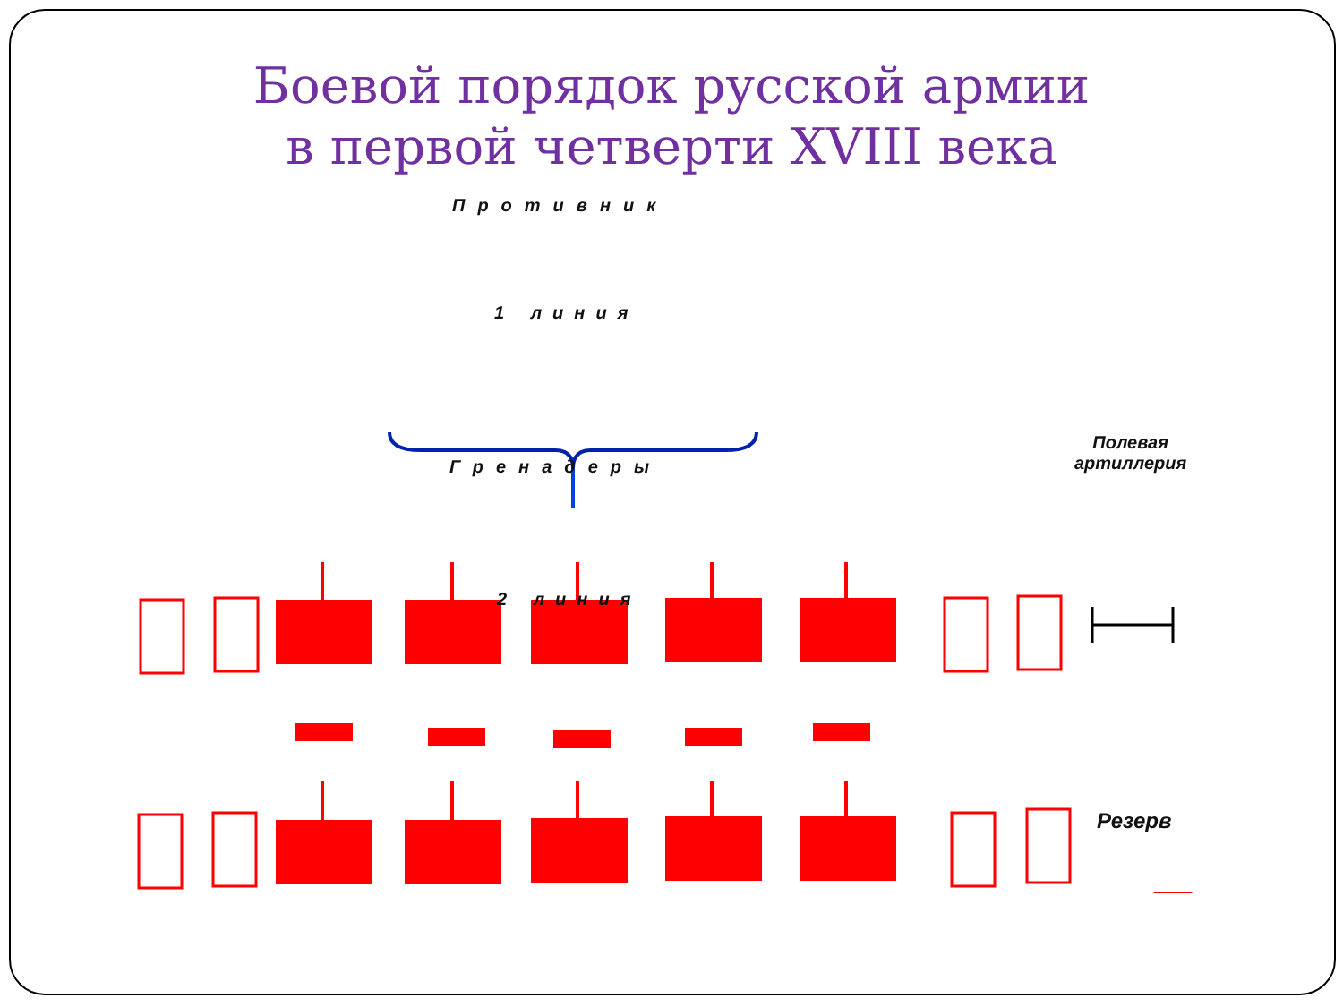Боевой порядок русской армии
в первой четверти XVIII века
Противник
1 линия
Полевая
артиллерия
Гренадеры
2 линия
Резерв